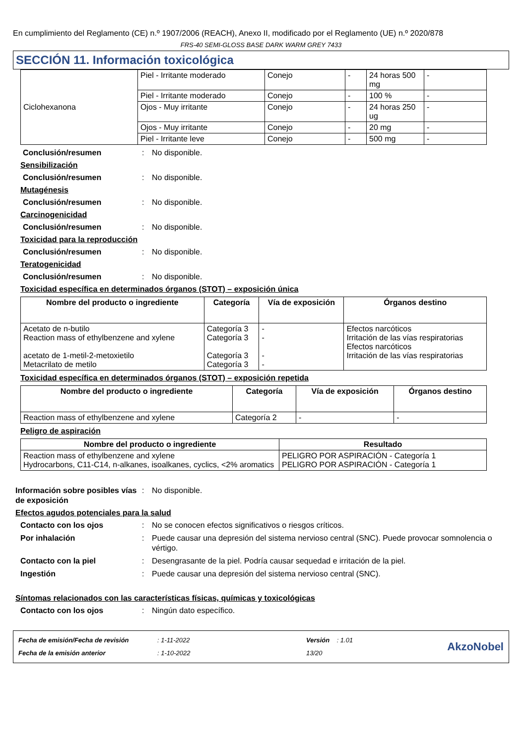En cumplimiento del Reglamento (CE) n.º 1907/2006 (REACH), Anexo II, modificado por el Reglamento (UE) n.º 2020/878
FRS-40 SEMI-GLOSS BASE DARK WARM GREY 7433
SECCIÓN 11. Información toxicológica
| Ciclohexanona | Piel - Irritante moderado | Conejo | - | 24 horas 500 mg | - |
| | Piel - Irritante moderado | Conejo | - | 100 % | - |
| | Ojos - Muy irritante | Conejo | - | 24 horas 250 ug | - |
| | Ojos - Muy irritante | Conejo | - | 20 mg | - |
| | Piel - Irritante leve | Conejo | - | 500 mg | - |
Conclusión/resumen: No disponible.
Sensibilización
Conclusión/resumen: No disponible.
Mutagénesis
Conclusión/resumen: No disponible.
Carcinogenicidad
Conclusión/resumen: No disponible.
Toxicidad para la reproducción
Conclusión/resumen: No disponible.
Teratogenicidad
Conclusión/resumen: No disponible.
Toxicidad específica en determinados órganos (STOT) – exposición única
| Nombre del producto o ingrediente | Categoría | Vía de exposición | Órganos destino |
| --- | --- | --- | --- |
| Acetato de n-butilo Reaction mass of ethylbenzene and xylene acetato de 1-metil-2-metoxietilo Metacrilato de metilo | Categoría 3 Categoría 3 Categoría 3 Categoría 3 | - - - - | Efectos narcóticos Irritación de las vías respiratorias Efectos narcóticos Irritación de las vías respiratorias |
Toxicidad específica en determinados órganos (STOT) – exposición repetida
| Nombre del producto o ingrediente | Categoría | Vía de exposición | Órganos destino |
| --- | --- | --- | --- |
| Reaction mass of ethylbenzene and xylene | Categoría 2 | - | - |
Peligro de aspiración
| Nombre del producto o ingrediente | Resultado |
| --- | --- |
| Reaction mass of ethylbenzene and xylene Hydrocarbons, C11-C14, n-alkanes, isoalkanes, cyclics, <2% aromatics | PELIGRO POR ASPIRACIÓN - Categoría 1 PELIGRO POR ASPIRACIÓN - Categoría 1 |
Información sobre posibles vías de exposición: No disponible.
Efectos agudos potenciales para la salud
Contacto con los ojos: No se conocen efectos significativos o riesgos críticos.
Por inhalación: Puede causar una depresión del sistema nervioso central (SNC). Puede provocar somnolencia o vértigo.
Contacto con la piel: Desengrasante de la piel. Podría causar sequedad e irritación de la piel.
Ingestión: Puede causar una depresión del sistema nervioso central (SNC).
Síntomas relacionados con las características físicas, químicas y toxicológicas
Contacto con los ojos: Ningún dato específico.
Fecha de emisión/Fecha de revisión
Fecha de la emisión anterior
: 1-11-2022
: 1-10-2022
Versión : 1.01
13/20
AkzoNobel